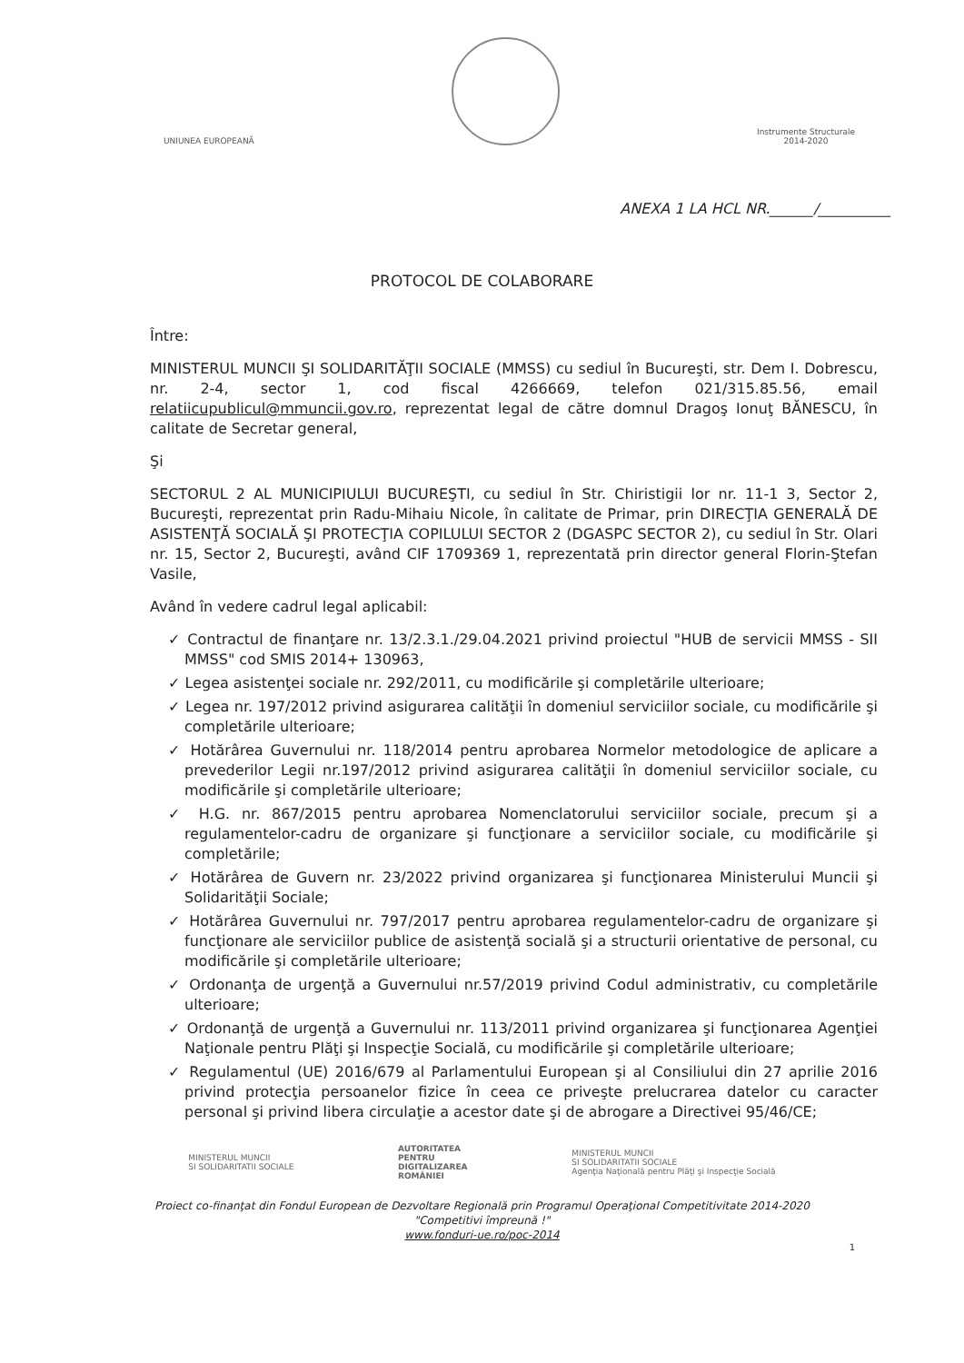UNIUNEA EUROPEANĂ
Instrumente Structurale
2014-2020
ANEXA 1 LA HCL NR.______/__________
PROTOCOL DE COLABORARE
Între:
MINISTERUL MUNCII ŞI SOLIDARITĂŢII SOCIALE (MMSS) cu sediul în Bucureşti, str. Dem I. Dobrescu, nr. 2-4, sector 1, cod fiscal 4266669, telefon 021/315.85.56, email relatiicupublicul@mmuncii.gov.ro, reprezentat legal de către domnul Dragoş Ionuţ BĂNESCU, în calitate de Secretar general,
Şi
SECTORUL 2 AL MUNICIPIULUI BUCUREŞTI, cu sediul în Str. Chiristigii lor nr. 11-1 3, Sector 2, Bucureşti, reprezentat prin Radu-Mihaiu Nicole, în calitate de Primar, prin DIRECŢIA GENERALĂ DE ASISTENŢĂ SOCIALĂ ŞI PROTECŢIA COPILULUI SECTOR 2 (DGASPC SECTOR 2), cu sediul în Str. Olari nr. 15, Sector 2, Bucureşti, având CIF 1709369 1, reprezentată prin director general Florin-Ştefan Vasile,
Având în vedere cadrul legal aplicabil:
✓ Contractul de finanţare nr. 13/2.3.1./29.04.2021 privind proiectul "HUB de servicii MMSS - SII MMSS" cod SMIS 2014+ 130963,
✓ Legea asistenţei sociale nr. 292/2011, cu modificările şi completările ulterioare;
✓ Legea nr. 197/2012 privind asigurarea calităţii în domeniul serviciilor sociale, cu modificările şi completările ulterioare;
✓ Hotărârea Guvernului nr. 118/2014 pentru aprobarea Normelor metodologice de aplicare a prevederilor Legii nr.197/2012 privind asigurarea calităţii în domeniul serviciilor sociale, cu modificările şi completările ulterioare;
✓ H.G. nr. 867/2015 pentru aprobarea Nomenclatorului serviciilor sociale, precum şi a regulamentelor-cadru de organizare şi funcţionare a serviciilor sociale, cu modificările şi completările;
✓ Hotărârea de Guvern nr. 23/2022 privind organizarea şi funcţionarea Ministerului Muncii şi Solidarităţii Sociale;
✓ Hotărârea Guvernului nr. 797/2017 pentru aprobarea regulamentelor-cadru de organizare şi funcţionare ale serviciilor publice de asistenţă socială şi a structurii orientative de personal, cu modificările şi completările ulterioare;
✓ Ordonanţa de urgenţă a Guvernului nr.57/2019 privind Codul administrativ, cu completările ulterioare;
✓ Ordonanţă de urgenţă a Guvernului nr. 113/2011 privind organizarea şi funcţionarea Agenţiei Naţionale pentru Plăţi şi Inspecţie Socială, cu modificările şi completările ulterioare;
✓ Regulamentul (UE) 2016/679 al Parlamentului European şi al Consiliului din 27 aprilie 2016 privind protecţia persoanelor fizice în ceea ce priveşte prelucrarea datelor cu caracter personal şi privind libera circulaţie a acestor date şi de abrogare a Directivei 95/46/CE;
MINISTERUL MUNCII
SI SOLIDARITATII SOCIALE
AUTORITATEA
PENTRU
DIGITALIZAREA
ROMÂNIEI
MINISTERUL MUNCII
SI SOLIDARITATII SOCIALE
Agenţia Naţională pentru Plăţi şi Inspecţie Socială
Proiect co-finanţat din Fondul European de Dezvoltare Regională prin Programul Operaţional Competitivitate 2014-2020
"Competitivi împreună !"
www.fonduri-ue.ro/poc-2014
1